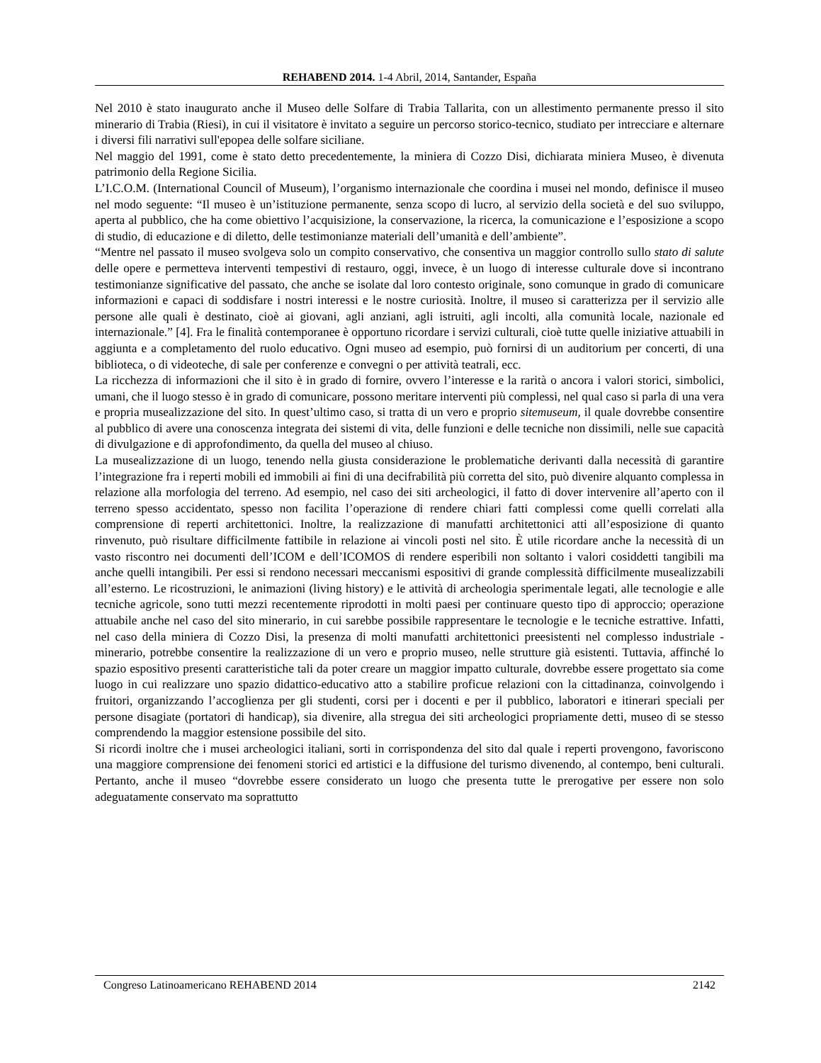REHABEND 2014. 1-4 Abril, 2014, Santander, España
Nel 2010 è stato inaugurato anche il Museo delle Solfare di Trabia Tallarita, con un allestimento permanente presso il sito minerario di Trabia (Riesi), in cui il visitatore è invitato a seguire un percorso storico-tecnico, studiato per intrecciare e alternare i diversi fili narrativi sull'epopea delle solfare siciliane.
Nel maggio del 1991, come è stato detto precedentemente, la miniera di Cozzo Disi, dichiarata miniera Museo, è divenuta patrimonio della Regione Sicilia.
L’I.C.O.M. (International Council of Museum), l’organismo internazionale che coordina i musei nel mondo, definisce il museo nel modo seguente: “Il museo è un’istituzione permanente, senza scopo di lucro, al servizio della società e del suo sviluppo, aperta al pubblico, che ha come obiettivo l’acquisizione, la conservazione, la ricerca, la comunicazione e l’esposizione a scopo di studio, di educazione e di diletto, delle testimonianze materiali dell’umanità e dell’ambiente”.
“Mentre nel passato il museo svolgeva solo un compito conservativo, che consentiva un maggior controllo sullo stato di salute delle opere e permetteva interventi tempestivi di restauro, oggi, invece, è un luogo di interesse culturale dove si incontrano testimonianze significative del passato, che anche se isolate dal loro contesto originale, sono comunque in grado di comunicare informazioni e capaci di soddisfare i nostri interessi e le nostre curiosità. Inoltre, il museo si caratterizza per il servizio alle persone alle quali è destinato, cioè ai giovani, agli anziani, agli istruiti, agli incolti, alla comunità locale, nazionale ed internazionale.” [4]. Fra le finalità contemporanee è opportuno ricordare i servizi culturali, cioè tutte quelle iniziative attuabili in aggiunta e a completamento del ruolo educativo. Ogni museo ad esempio, può fornirsi di un auditorium per concerti, di una biblioteca, o di videoteche, di sale per conferenze e convegni o per attività teatrali, ecc.
La ricchezza di informazioni che il sito è in grado di fornire, ovvero l’interesse e la rarità o ancora i valori storici, simbolici, umani, che il luogo stesso è in grado di comunicare, possono meritare interventi più complessi, nel qual caso si parla di una vera e propria musealizzazione del sito. In quest’ultimo caso, si tratta di un vero e proprio sitemuseum, il quale dovrebbe consentire al pubblico di avere una conoscenza integrata dei sistemi di vita, delle funzioni e delle tecniche non dissimili, nelle sue capacità di divulgazione e di approfondimento, da quella del museo al chiuso.
La musealizzazione di un luogo, tenendo nella giusta considerazione le problematiche derivanti dalla necessità di garantire l’integrazione fra i reperti mobili ed immobili ai fini di una decifrabilità più corretta del sito, può divenire alquanto complessa in relazione alla morfologia del terreno. Ad esempio, nel caso dei siti archeologici, il fatto di dover intervenire all’aperto con il terreno spesso accidentato, spesso non facilita l’operazione di rendere chiari fatti complessi come quelli correlati alla comprensione di reperti architettonici. Inoltre, la realizzazione di manufatti architettonici atti all’esposizione di quanto rinvenuto, può risultare difficilmente fattibile in relazione ai vincoli posti nel sito. È utile ricordare anche la necessità di un vasto riscontro nei documenti dell’ICOM e dell’ICOMOS di rendere esperibili non soltanto i valori cosiddetti tangibili ma anche quelli intangibili. Per essi si rendono necessari meccanismi espositivi di grande complessità difficilmente musealizzabili all’esterno. Le ricostruzioni, le animazioni (living history) e le attività di archeologia sperimentale legati, alle tecnologie e alle tecniche agricole, sono tutti mezzi recentemente riprodotti in molti paesi per continuare questo tipo di approccio; operazione attuabile anche nel caso del sito minerario, in cui sarebbe possibile rappresentare le tecnologie e le tecniche estrattive. Infatti, nel caso della miniera di Cozzo Disi, la presenza di molti manufatti architettonici preesistenti nel complesso industriale - minerario, potrebbe consentire la realizzazione di un vero e proprio museo, nelle strutture già esistenti. Tuttavia, affinché lo spazio espositivo presenti caratteristiche tali da poter creare un maggior impatto culturale, dovrebbe essere progettato sia come luogo in cui realizzare uno spazio didattico-educativo atto a stabilire proficue relazioni con la cittadinanza, coinvolgendo i fruitori, organizzando l’accoglienza per gli studenti, corsi per i docenti e per il pubblico, laboratori e itinerari speciali per persone disagiate (portatori di handicap), sia divenire, alla stregua dei siti archeologici propriamente detti, museo di se stesso comprendendo la maggior estensione possibile del sito.
Si ricordi inoltre che i musei archeologici italiani, sorti in corrispondenza del sito dal quale i reperti provengono, favoriscono una maggiore comprensione dei fenomeni storici ed artistici e la diffusione del turismo divenendo, al contempo, beni culturali. Pertanto, anche il museo “dovrebbe essere considerato un luogo che presenta tutte le prerogative per essere non solo adeguatamente conservato ma soprattutto
Congreso Latinoamericano REHABEND 2014 2142